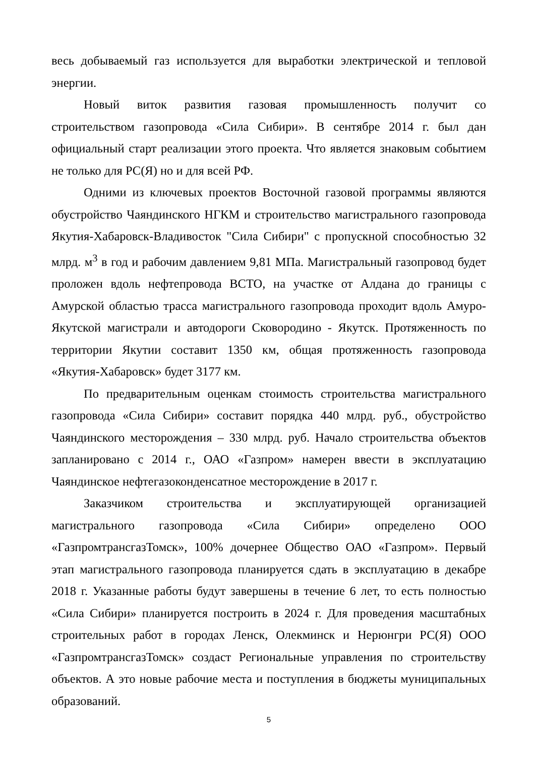весь добываемый газ используется для выработки электрической и тепловой энергии.
Новый виток развития газовая промышленность получит со строительством газопровода «Сила Сибири». В сентябре 2014 г. был дан официальный старт реализации этого проекта. Что является знаковым событием не только для РС(Я) но и для всей РФ.
Одними из ключевых проектов Восточной газовой программы являются обустройство Чаяндинского НГКМ и строительство магистрального газопровода Якутия-Хабаровск-Владивосток "Сила Сибири" с пропускной способностью 32 млрд. м<sup>3</sup> в год и рабочим давлением 9,81 МПа. Магистральный газопровод будет проложен вдоль нефтепровода ВСТО, на участке от Алдана до границы с Амурской областью трасса магистрального газопровода проходит вдоль Амуро-Якутской магистрали и автодороги Сковородино - Якутск. Протяженность по территории Якутии составит 1350 км, общая протяженность газопровода «Якутия-Хабаровск» будет 3177 км.
По предварительным оценкам стоимость строительства магистрального газопровода «Сила Сибири» составит порядка 440 млрд. руб., обустройство Чаяндинского месторождения – 330 млрд. руб. Начало строительства объектов запланировано с 2014 г., ОАО «Газпром» намерен ввести в эксплуатацию Чаяндинское нефтегазоконденсатное месторождение в 2017 г.
Заказчиком строительства и эксплуатирующей организацией магистрального газопровода «Сила Сибири» определено ООО «ГазпромтрансгазТомск», 100% дочернее Общество ОАО «Газпром». Первый этап магистрального газопровода планируется сдать в эксплуатацию в декабре 2018 г. Указанные работы будут завершены в течение 6 лет, то есть полностью «Сила Сибири» планируется построить в 2024 г. Для проведения масштабных строительных работ в городах Ленск, Олекминск и Нерюнгри РС(Я) ООО «ГазпромтрансгазТомск» создаст Региональные управления по строительству объектов. А это новые рабочие места и поступления в бюджеты муниципальных образований.
5